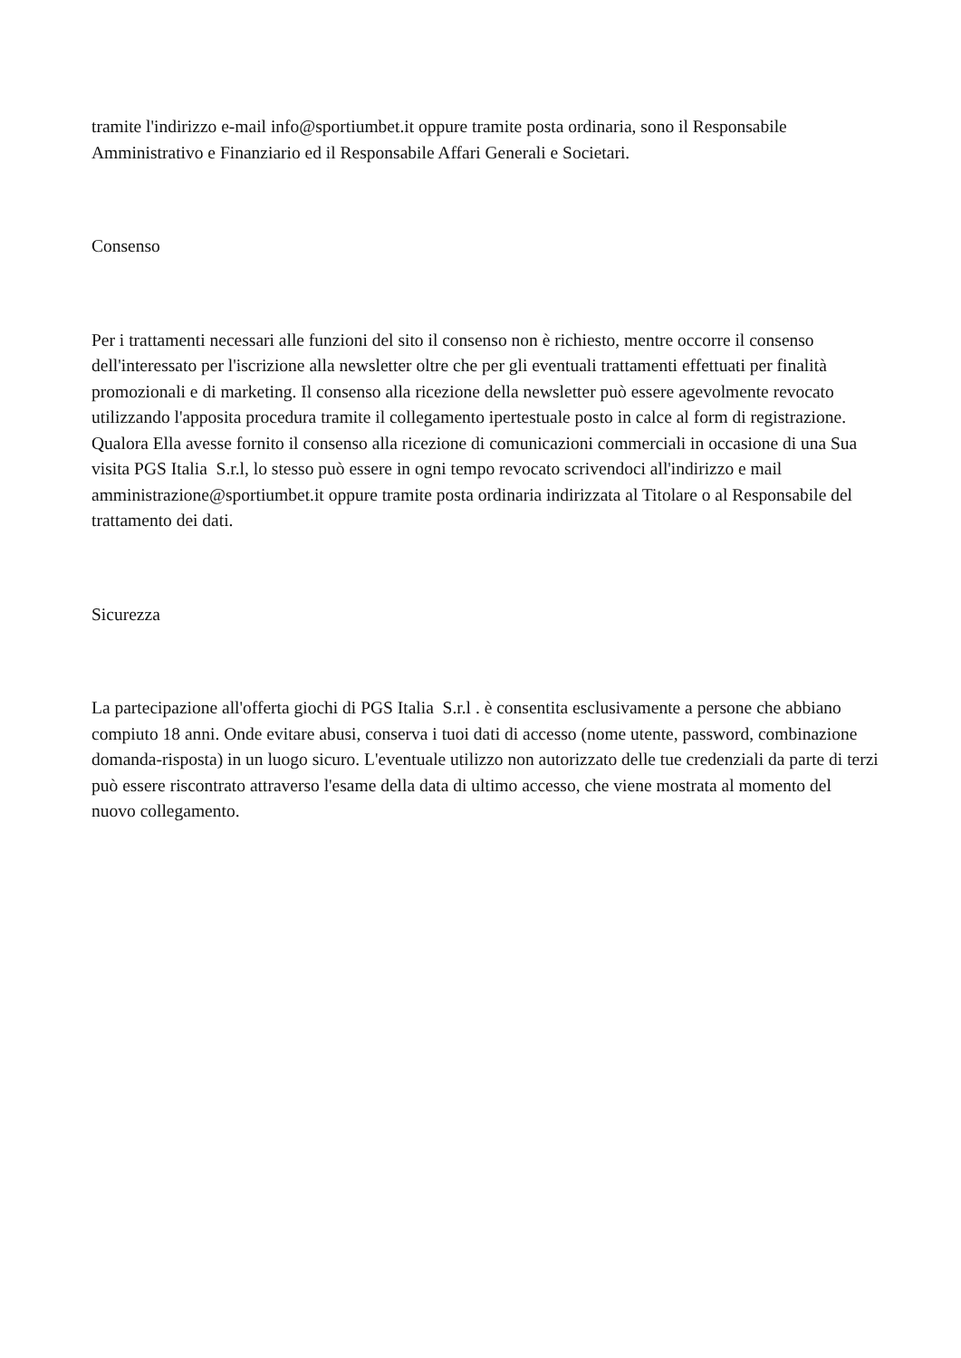tramite l'indirizzo e-mail info@sportiumbet.it oppure tramite posta ordinaria, sono il Responsabile Amministrativo e Finanziario ed il Responsabile Affari Generali e Societari.
Consenso
Per i trattamenti necessari alle funzioni del sito il consenso non è richiesto, mentre occorre il consenso dell'interessato per l'iscrizione alla newsletter oltre che per gli eventuali trattamenti effettuati per finalità promozionali e di marketing. Il consenso alla ricezione della newsletter può essere agevolmente revocato utilizzando l'apposita procedura tramite il collegamento ipertestuale posto in calce al form di registrazione. Qualora Ella avesse fornito il consenso alla ricezione di comunicazioni commerciali in occasione di una Sua visita PGS Italia S.r.l, lo stesso può essere in ogni tempo revocato scrivendoci all'indirizzo e mail amministrazione@sportiumbet.it oppure tramite posta ordinaria indirizzata al Titolare o al Responsabile del trattamento dei dati.
Sicurezza
La partecipazione all'offerta giochi di PGS Italia S.r.l . è consentita esclusivamente a persone che abbiano compiuto 18 anni. Onde evitare abusi, conserva i tuoi dati di accesso (nome utente, password, combinazione domanda-risposta) in un luogo sicuro. L'eventuale utilizzo non autorizzato delle tue credenziali da parte di terzi può essere riscontrato attraverso l'esame della data di ultimo accesso, che viene mostrata al momento del nuovo collegamento.